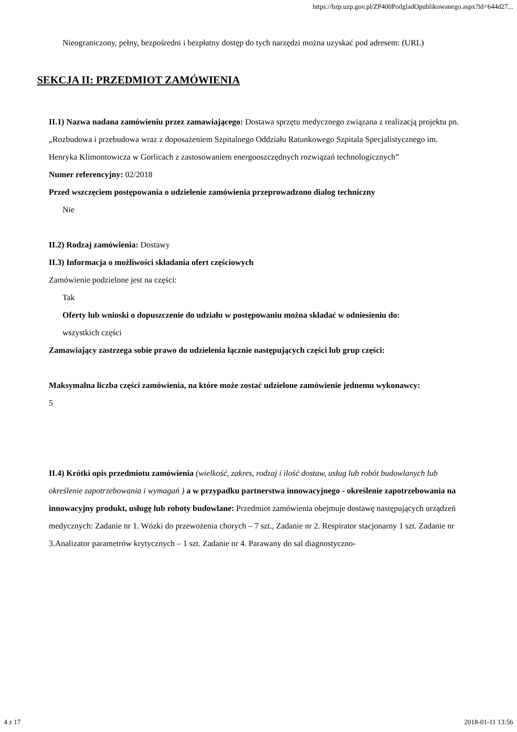https://bzp.uzp.gov.pl/ZP400PodgladOpublikowanego.aspx?id=644d27...
Nieograniczony, pełny, bezpośredni i bezpłatny dostęp do tych narzędzi można uzyskać pod adresem: (URL)
SEKCJA II: PRZEDMIOT ZAMÓWIENIA
II.1) Nazwa nadana zamówieniu przez zamawiającego: Dostawa sprzętu medycznego związana z realizacją projektu pn. „Rozbudowa i przebudowa wraz z doposażeniem Szpitalnego Oddziału Ratunkowego Szpitala Specjalistycznego im. Henryka Klimontowicza w Gorlicach z zastosowaniem energooszczędnych rozwiązań technologicznych”
Numer referencyjny: 02/2018
Przed wszczęciem postępowania o udzielenie zamówienia przeprowadzono dialog techniczny
Nie
II.2) Rodzaj zamówienia: Dostawy
II.3) Informacja o możliwości składania ofert częściowych
Zamówienie podzielone jest na części:
Tak
Oferty lub wnioski o dopuszczenie do udziału w postępowaniu można składać w odniesieniu do:
wszystkich części
Zamawiający zastrzega sobie prawo do udzielenia łącznie następujących części lub grup części:
Maksymalna liczba części zamówienia, na które może zostać udzielone zamówienie jednemu wykonawcy:
5
II.4) Krótki opis przedmiotu zamówienia (wielkość, zakres, rodzaj i ilość dostaw, usług lub robót budowlanych lub określenie zapotrzebowania i wymagań ) a w przypadku partnerstwa innowacyjnego - określenie zapotrzebowania na innowacyjny produkt, usługę lub roboty budowlane: Przedmiot zamówienia obejmuje dostawę następujących urządzeń medycznych: Zadanie nr 1. Wózki do przewożenia chorych – 7 szt., Zadanie nr 2. Respirator stacjonarny 1 szt. Zadanie nr 3.Analizator parametrów krytycznych – 1 szt. Zadanie nr 4. Parawany do sal diagnostyczno-
4 z 17 2018-01-11 13:56